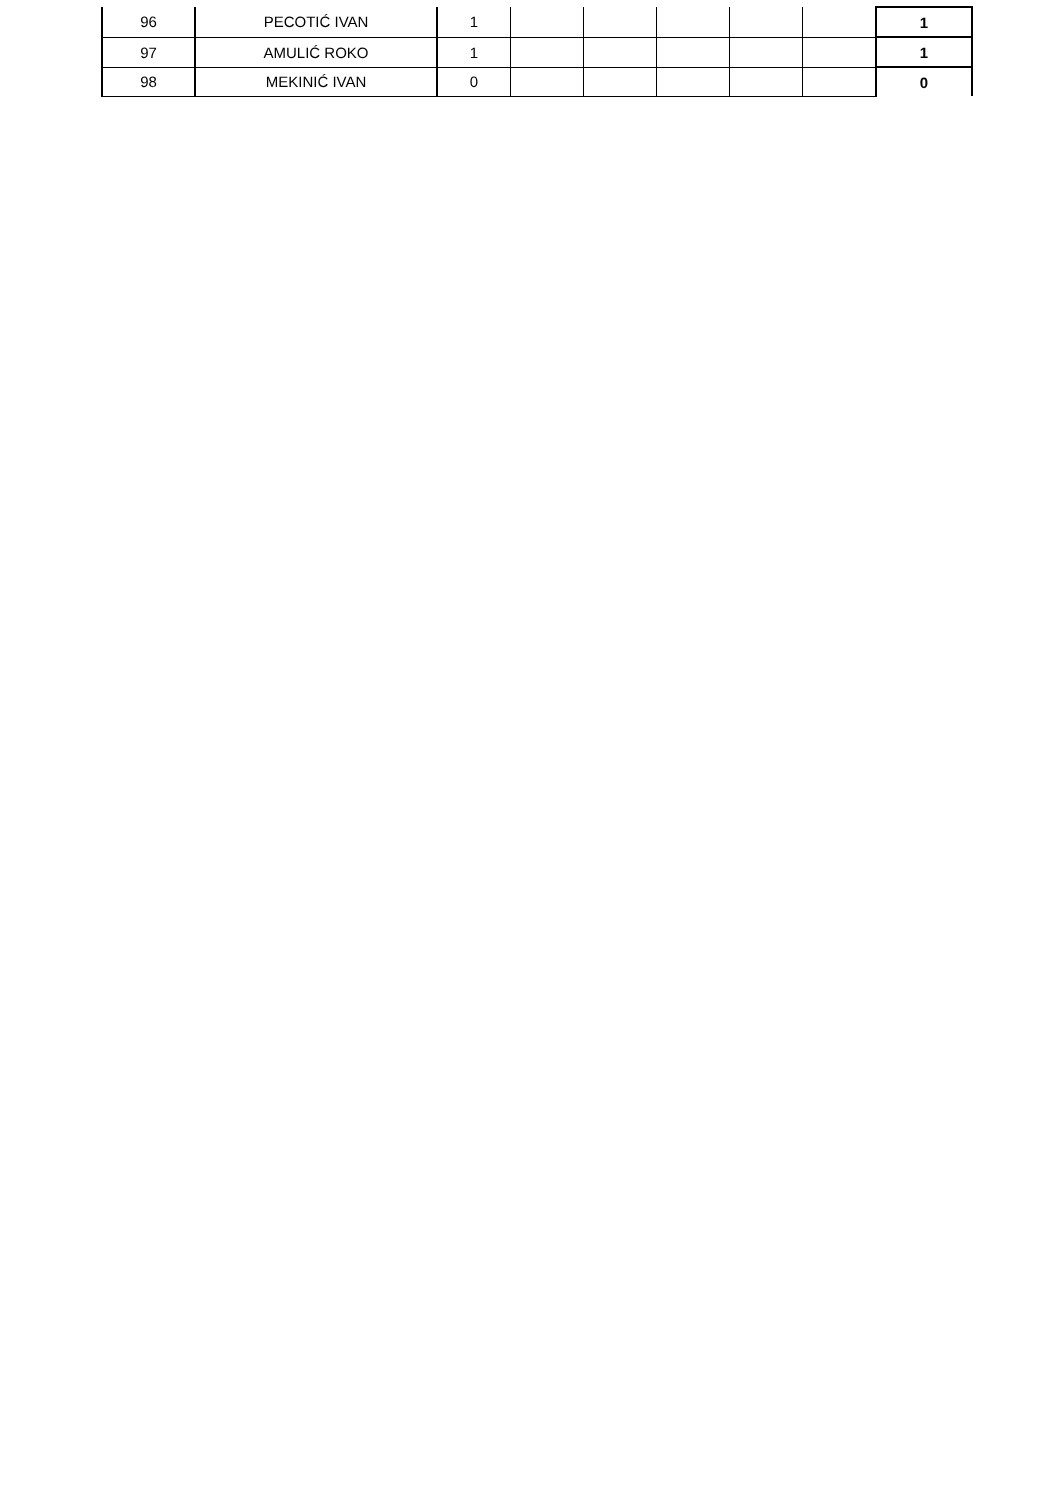| 96 | PECOTIĆ IVAN | 1 | | | | | | 1 |
| 97 | AMULIĆ ROKO | 1 | | | | | | 1 |
| 98 | MEKINIĆ IVAN | 0 | | | | | | 0 |